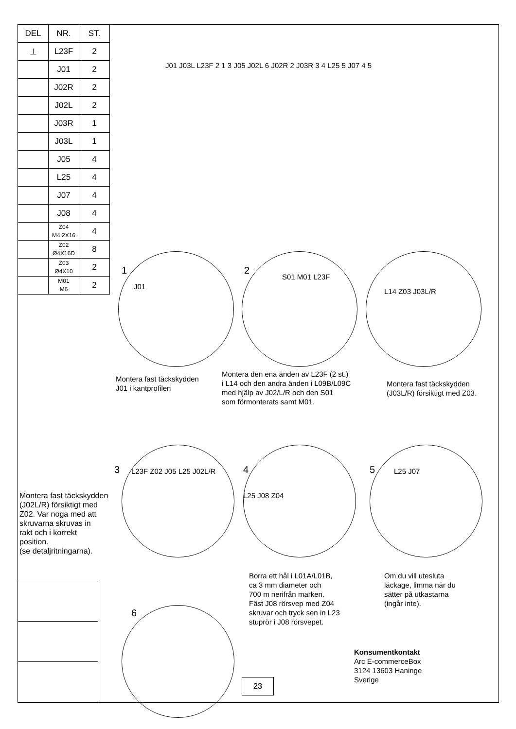| DEL | NR. | ST. |
| --- | --- | --- |
| ⊥ | L23F | 2 |
| | J01 | 2 |
| | J02R | 2 |
| | J02L | 2 |
| | J03R | 1 |
| | J03L | 1 |
| | J05 | 4 |
| | L25 | 4 |
| | J07 | 4 |
| | J08 | 4 |
| | Z04 M4.2X16 | 4 |
| | Z02 Ø4X16D | 8 |
| | Z03 Ø4X10 | 2 |
| | M01 M6 | 2 |
J01 J03L L23F 2 1 3 J05 J02L 6 J02R 2 J03R 3 4 L25 5 J07 4 5
1
J01
2
S01 M01 L23F
L14 Z03 J03L/R
Montera fast täckskydden
J01 i kantprofilen
Montera den ena änden av L23F (2 st.)
i L14 och den andra änden i L09B/L09C
med hjälp av J02/L/R och den S01
som förmonterats samt M01.
Montera fast täckskydden
(J03L/R) försiktigt med Z03.
3 L23F Z02 J05 L25 J02L/R 4
L25 J08 Z04
5 L25 J07
Montera fast täckskydden
(J02L/R) försiktigt med
Z02. Var noga med att
skruvarna skruvas in
rakt och i korrekt
position.
(se detaljritningarna).
Borra ett hål i L01A/L01B,
ca 3 mm diameter och
700 m nerifrån marken.
Fäst J08 rörsvep med Z04
skruvar och tryck sen in L23
stuprör i J08 rörsvepet.
Om du vill utesluta
läckage, limma när du
sätter på utkastarna
(ingår inte).
6
Konsumentkontakt
Arc E-commerceBox
3124 13603 Haninge
Sverige
23